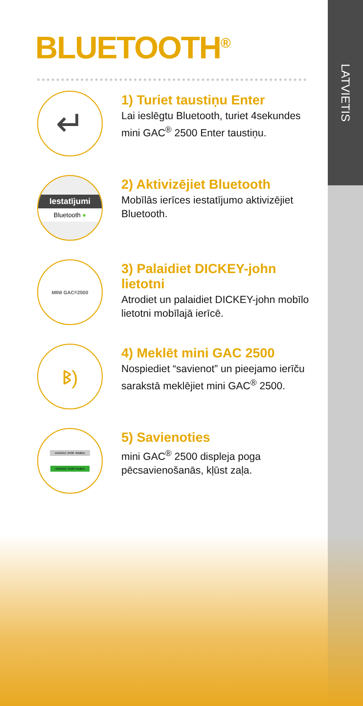LATVIETIS
BLUETOOTH<sup>®</sup>
↵
1) Turiet taustiņu Enter
Lai ieslēgtu Bluetooth, turiet 4sekundes mini GAC<sup>®</sup> 2500 Enter taustiņu.
Iestatījumi
Bluetooth ●
2) Aktivizējiet Bluetooth
Mobīlās ierīces iestatījumo aktivizējiet Bluetooth.
MINI GAC<sup>®</sup> 2500
3) Palaidiet DICKEY-john lietotni
Atrodiet un palaidiet DICKEY-john mobīlo lietotni mobīlajā ierīcē.
ᛒ)
4) Meklēt mini GAC 2500
Nospiediet “savienot” un pieejamo ierīču sarakstā meklējiet mini GAC<sup>®</sup> 2500.
miniGAC 2500 -60dBm
miniGAC 2500 Hedlen
5) Savienoties
mini GAC<sup>®</sup> 2500 displeja poga pēcsavienošanās, kļūst zaļa.